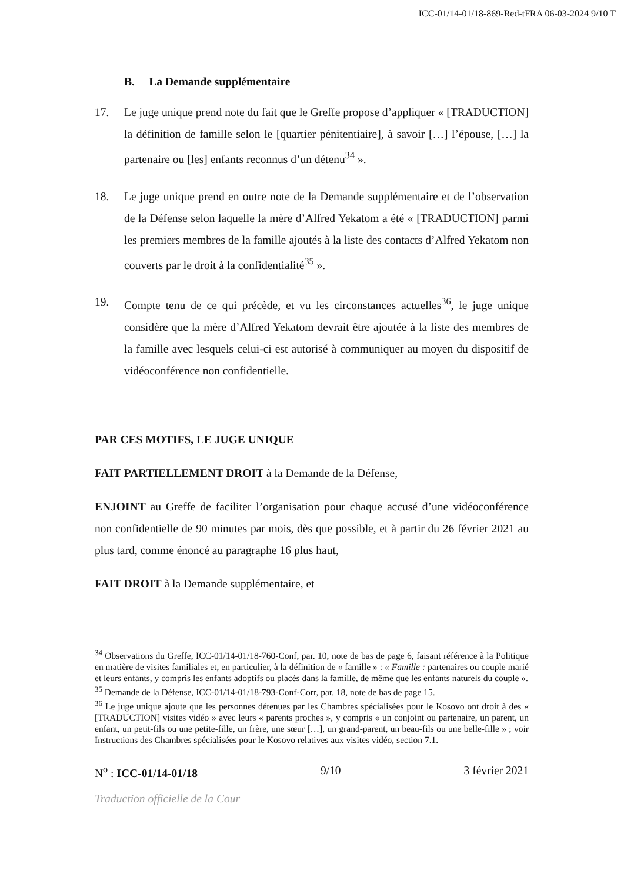ICC-01/14-01/18-869-Red-tFRA 06-03-2024 9/10 T
B. La Demande supplémentaire
17. Le juge unique prend note du fait que le Greffe propose d’appliquer « [TRADUCTION] la définition de famille selon le [quartier pénitentiaire], à savoir […] l’épouse, […] la partenaire ou [les] enfants reconnus d’un détenu<sup>34</sup> ».
18. Le juge unique prend en outre note de la Demande supplémentaire et de l’observation de la Défense selon laquelle la mère d’Alfred Yekatom a été « [TRADUCTION] parmi les premiers membres de la famille ajoutés à la liste des contacts d’Alfred Yekatom non couverts par le droit à la confidentialité<sup>35</sup> ».
19. Compte tenu de ce qui précède, et vu les circonstances actuelles<sup>36</sup>, le juge unique considère que la mère d’Alfred Yekatom devrait être ajoutée à la liste des membres de la famille avec lesquels celui-ci est autorisé à communiquer au moyen du dispositif de vidéoconférence non confidentielle.
PAR CES MOTIFS, LE JUGE UNIQUE
FAIT PARTIELLEMENT DROIT à la Demande de la Défense,
ENJOINT au Greffe de faciliter l’organisation pour chaque accusé d’une vidéoconférence non confidentielle de 90 minutes par mois, dès que possible, et à partir du 26 février 2021 au plus tard, comme énoncé au paragraphe 16 plus haut,
FAIT DROIT à la Demande supplémentaire, et
<sup>34</sup> Observations du Greffe, ICC-01/14-01/18-760-Conf, par. 10, note de bas de page 6, faisant référence à la Politique en matière de visites familiales et, en particulier, à la définition de « famille » : « Famille : partenaires ou couple marié et leurs enfants, y compris les enfants adoptifs ou placés dans la famille, de même que les enfants naturels du couple ».
<sup>35</sup> Demande de la Défense, ICC-01/14-01/18-793-Conf-Corr, par. 18, note de bas de page 15.
<sup>36</sup> Le juge unique ajoute que les personnes détenues par les Chambres spécialisées pour le Kosovo ont droit à des « [TRADUCTION] visites vidéo » avec leurs « parents proches », y compris « un conjoint ou partenaire, un parent, un enfant, un petit-fils ou une petite-fille, un frère, une sœur […], un grand-parent, un beau-fils ou une belle-fille » ; voir Instructions des Chambres spécialisées pour le Kosovo relatives aux visites vidéo, section 7.1.
N<sup>o</sup> : ICC-01/14-01/18 9/10 3 février 2021
Traduction officielle de la Cour